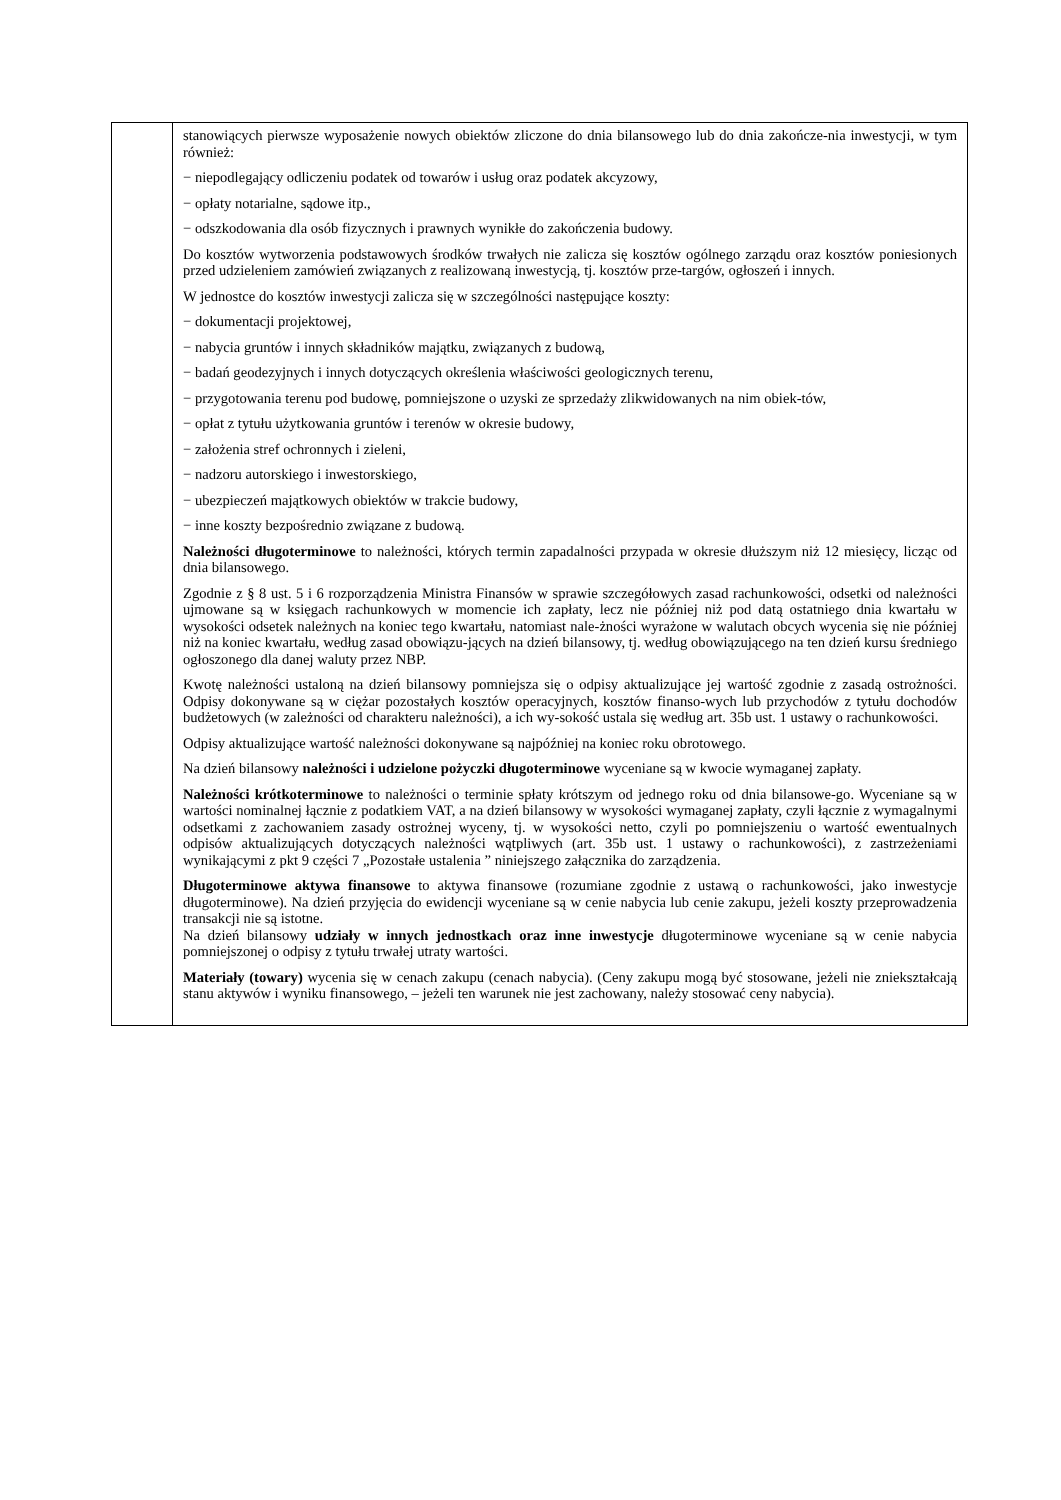| | stanowiących pierwsze wyposażenie nowych obiektów zliczone do dnia bilansowego lub do dnia zakończe-nia inwestycji, w tym również: − niepodlegający odliczeniu podatek od towarów i usług oraz podatek akcyzowy, − opłaty notarialne, sądowe itp., − odszkodowania dla osób fizycznych i prawnych wynikłe do zakończenia budowy. Do kosztów wytworzenia podstawowych środków trwałych nie zalicza się kosztów ogólnego zarządu oraz kosztów poniesionych przed udzieleniem zamówień związanych z realizowaną inwestycją, tj. kosztów prze-targów, ogłoszeń i innych. W jednostce do kosztów inwestycji zalicza się w szczególności następujące koszty: − dokumentacji projektowej, − nabycia gruntów i innych składników majątku, związanych z budową, − badań geodezyjnych i innych dotyczących określenia właściwości geologicznych terenu, − przygotowania terenu pod budowę, pomniejszone o uzyski ze sprzedaży zlikwidowanych na nim obiek-tów, − opłat z tytułu użytkowania gruntów i terenów w okresie budowy, − założenia stref ochronnych i zieleni, − nadzoru autorskiego i inwestorskiego, − ubezpieczeń majątkowych obiektów w trakcie budowy, − inne koszty bezpośrednio związane z budową. Należności długoterminowe to należności, których termin zapadalności przypada w okresie dłuższym niż 12 miesięcy, licząc od dnia bilansowego. Zgodnie z § 8 ust. 5 i 6 rozporządzenia Ministra Finansów w sprawie szczegółowych zasad rachunkowości, odsetki od należności ujmowane są w księgach rachunkowych w momencie ich zapłaty, lecz nie później niż pod datą ostatniego dnia kwartału w wysokości odsetek należnych na koniec tego kwartału, natomiast nale-żności wyrażone w walutach obcych wycenia się nie później niż na koniec kwartału, według zasad obowiązu-jących na dzień bilansowy, tj. według obowiązującego na ten dzień kursu średniego ogłoszonego dla danej waluty przez NBP. Kwotę należności ustaloną na dzień bilansowy pomniejsza się o odpisy aktualizujące jej wartość zgodnie z zasadą ostrożności. Odpisy dokonywane są w ciężar pozostałych kosztów operacyjnych, kosztów finanso-wych lub przychodów z tytułu dochodów budżetowych (w zależności od charakteru należności), a ich wy-sokość ustala się według art. 35b ust. 1 ustawy o rachunkowości. Odpisy aktualizujące wartość należności dokonywane są najpóźniej na koniec roku obrotowego. Na dzień bilansowy należności i udzielone pożyczki długoterminowe wyceniane są w kwocie wymaganej zapłaty. Należności krótkoterminowe to należności o terminie spłaty krótszym od jednego roku od dnia bilansowe-go. Wyceniane są w wartości nominalnej łącznie z podatkiem VAT, a na dzień bilansowy w wysokości wymaganej zapłaty, czyli łącznie z wymagalnymi odsetkami z zachowaniem zasady ostrożnej wyceny, tj. w wysokości netto, czyli po pomniejszeniu o wartość ewentualnych odpisów aktualizujących dotyczących należności wątpliwych (art. 35b ust. 1 ustawy o rachunkowości), z zastrzeżeniami wynikającymi z pkt 9 części 7 „Pozostałe ustalenia ” niniejszego załącznika do zarządzenia. Długoterminowe aktywa finansowe to aktywa finansowe (rozumiane zgodnie z ustawą o rachunkowości, jako inwestycje długoterminowe). Na dzień przyjęcia do ewidencji wyceniane są w cenie nabycia lub cenie zakupu, jeżeli koszty przeprowadzenia transakcji nie są istotne. Na dzień bilansowy udziały w innych jednostkach oraz inne inwestycje długoterminowe wyceniane są w cenie nabycia pomniejszonej o odpisy z tytułu trwałej utraty wartości. Materiały (towary) wycenia się w cenach zakupu (cenach nabycia). (Ceny zakupu mogą być stosowane, jeżeli nie zniekształcają stanu aktywów i wyniku finansowego, – jeżeli ten warunek nie jest zachowany, należy stosować ceny nabycia). |